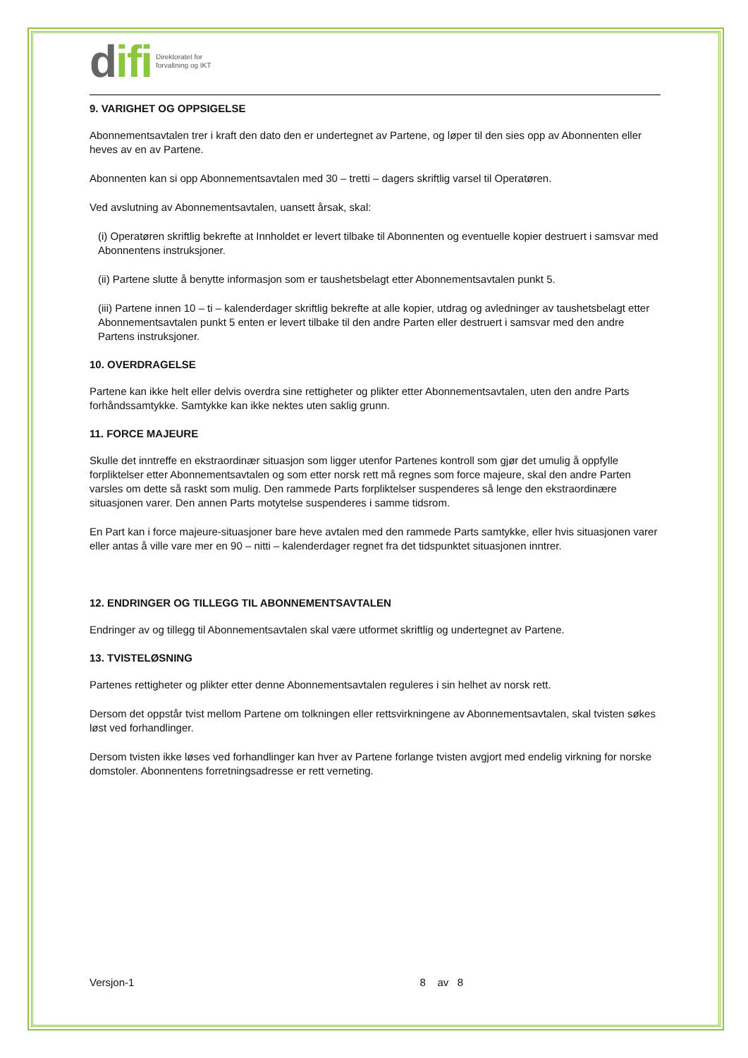difi
Direktoratet for
forvaltning og IKT
9. VARIGHET OG OPPSIGELSE
Abonnementsavtalen trer i kraft den dato den er undertegnet av Partene, og løper til den sies opp av Abonnenten eller heves av en av Partene.
Abonnenten kan si opp Abonnementsavtalen med 30 – tretti – dagers skriftlig varsel til Operatøren.
Ved avslutning av Abonnementsavtalen, uansett årsak, skal:
(i) Operatøren skriftlig bekrefte at Innholdet er levert tilbake til Abonnenten og eventuelle kopier destruert i samsvar med Abonnentens instruksjoner.
(ii) Partene slutte å benytte informasjon som er taushetsbelagt etter Abonnementsavtalen punkt 5.
(iii) Partene innen 10 – ti – kalenderdager skriftlig bekrefte at alle kopier, utdrag og avledninger av taushetsbelagt etter Abonnementsavtalen punkt 5 enten er levert tilbake til den andre Parten eller destruert i samsvar med den andre Partens instruksjoner.
10. OVERDRAGELSE
Partene kan ikke helt eller delvis overdra sine rettigheter og plikter etter Abonnementsavtalen, uten den andre Parts forhåndssamtykke. Samtykke kan ikke nektes uten saklig grunn.
11. FORCE MAJEURE
Skulle det inntreffe en ekstraordinær situasjon som ligger utenfor Partenes kontroll som gjør det umulig å oppfylle forpliktelser etter Abonnementsavtalen og som etter norsk rett må regnes som force majeure, skal den andre Parten varsles om dette så raskt som mulig. Den rammede Parts forpliktelser suspenderes så lenge den ekstraordinære situasjonen varer. Den annen Parts motytelse suspenderes i samme tidsrom.
En Part kan i force majeure-situasjoner bare heve avtalen med den rammede Parts samtykke, eller hvis situasjonen varer eller antas å ville vare mer en 90 – nitti – kalenderdager regnet fra det tidspunktet situasjonen inntrer.
12. ENDRINGER OG TILLEGG TIL ABONNEMENTSAVTALEN
Endringer av og tillegg til Abonnementsavtalen skal være utformet skriftlig og undertegnet av Partene.
13. TVISTELØSNING
Partenes rettigheter og plikter etter denne Abonnementsavtalen reguleres i sin helhet av norsk rett.
Dersom det oppstår tvist mellom Partene om tolkningen eller rettsvirkningene av Abonnementsavtalen, skal tvisten søkes løst ved forhandlinger.
Dersom tvisten ikke løses ved forhandlinger kan hver av Partene forlange tvisten avgjort med endelig virkning for norske domstoler. Abonnentens forretningsadresse er rett verneting.
Versjon-1 8 av 8